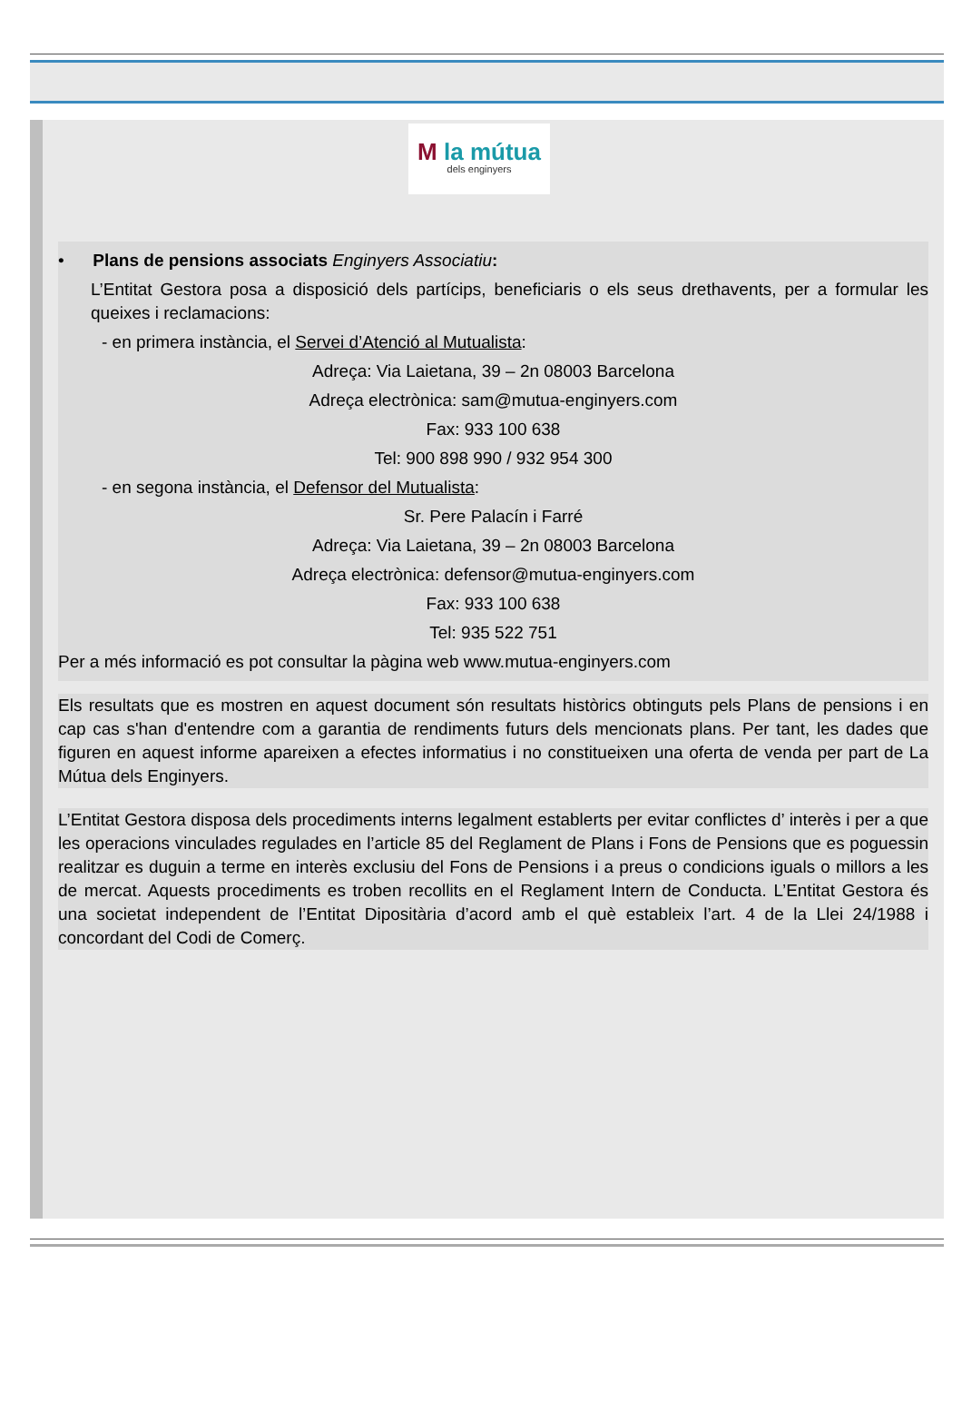M la mútua
dels enginyers
• Plans de pensions associats Enginyers Associatiu:
L’Entitat Gestora posa a disposició dels partícips, beneficiaris o els seus drethavents, per a formular les queixes i reclamacions:
- en primera instància, el Servei d’Atenció al Mutualista:
Adreça: Via Laietana, 39 – 2n 08003 Barcelona
Adreça electrònica: sam@mutua-enginyers.com
Fax: 933 100 638
Tel: 900 898 990 / 932 954 300
- en segona instància, el Defensor del Mutualista:
Sr. Pere Palacín i Farré
Adreça: Via Laietana, 39 – 2n 08003 Barcelona
Adreça electrònica: defensor@mutua-enginyers.com
Fax: 933 100 638
Tel: 935 522 751
Per a més informació es pot consultar la pàgina web www.mutua-enginyers.com
Els resultats que es mostren en aquest document són resultats històrics obtinguts pels Plans de pensions i en cap cas s'han d'entendre com a garantia de rendiments futurs dels mencionats plans. Per tant, les dades que figuren en aquest informe apareixen a efectes informatius i no constitueixen una oferta de venda per part de La Mútua dels Enginyers.
L’Entitat Gestora disposa dels procediments interns legalment establerts per evitar conflictes d’ interès i per a que les operacions vinculades regulades en l’article 85 del Reglament de Plans i Fons de Pensions que es poguessin realitzar es duguin a terme en interès exclusiu del Fons de Pensions i a preus o condicions iguals o millors a les de mercat. Aquests procediments es troben recollits en el Reglament Intern de Conducta. L’Entitat Gestora és una societat independent de l’Entitat Dipositària d’acord amb el què estableix l’art. 4 de la Llei 24/1988 i concordant del Codi de Comerç.